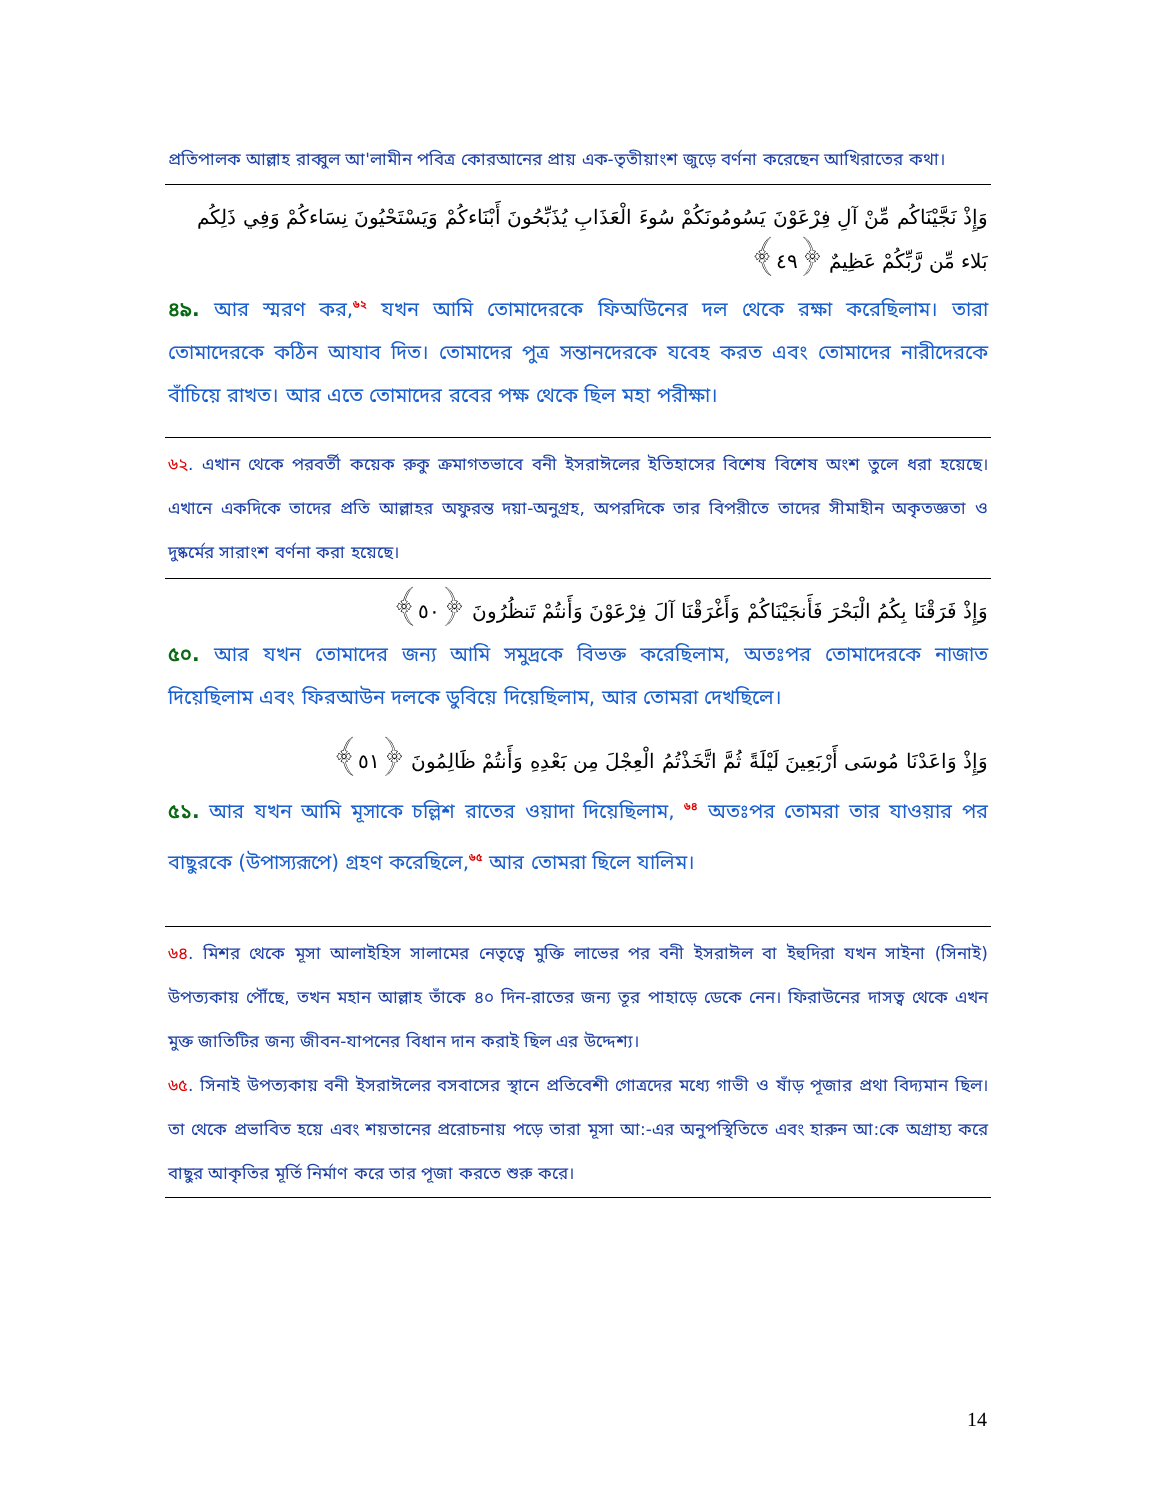প্রতিপালক আল্লাহ রাব্বুল আ'লামীন পবিত্র কোরআনের প্রায় এক-তৃতীয়াংশ জুড়ে বর্ণনা করেছেন আখিরাতের কথা।
وَإِذْ نَجَّيْنَاكُم مِّنْ آلِ فِرْعَوْنَ يَسُومُونَكُمْ سُوءَ الْعَذَابِ يُذَبِّحُونَ أَبْنَاءكُمْ وَيَسْتَحْيُونَ نِسَاءكُمْ وَفِي ذَلِكُم بَلاء مِّن رَّبِّكُمْ عَظِيمٌ ﴿٤٩﴾
৪৯. আর স্মরণ কর,<sup>৬২</sup> যখন আমি তোমাদেরকে ফির্আউনের দল থেকে রক্ষা করেছিলাম। তারা তোমাদেরকে কঠিন আযাব দিত। তোমাদের পুত্র সন্তানদেরকে যবেহ করত এবং তোমাদের নারীদেরকে বাঁচিয়ে রাখত। আর এতে তোমাদের রবের পক্ষ থেকে ছিল মহা পরীক্ষা।
৬২. এখান থেকে পরবর্তী কয়েক রুকু ক্রমাগতভাবে বনী ইসরাঈলের ইতিহাসের বিশেষ বিশেষ অংশ তুলে ধরা হয়েছে। এখানে একদিকে তাদের প্রতি আল্লাহর অফুরন্ত দয়া-অনুগ্রহ, অপরদিকে তার বিপরীতে তাদের সীমাহীন অকৃতজ্ঞতা ও দুষ্কর্মের সারাংশ বর্ণনা করা হয়েছে।
وَإِذْ فَرَقْنَا بِكُمُ الْبَحْرَ فَأَنجَيْنَاكُمْ وَأَغْرَقْنَا آلَ فِرْعَوْنَ وَأَنتُمْ تَنظُرُونَ ﴿٥٠﴾
৫০. আর যখন তোমাদের জন্য আমি সমুদ্রকে বিভক্ত করেছিলাম, অতঃপর তোমাদেরকে নাজাত দিয়েছিলাম এবং ফিরআউন দলকে ডুবিয়ে দিয়েছিলাম, আর তোমরা দেখছিলে।
وَإِذْ وَاعَدْنَا مُوسَى أَرْبَعِينَ لَيْلَةً ثُمَّ اتَّخَذْتُمُ الْعِجْلَ مِن بَعْدِهِ وَأَنتُمْ ظَالِمُونَ ﴿٥١﴾
৫১. আর যখন আমি মূসাকে চল্লিশ রাতের ওয়াদা দিয়েছিলাম, <sup>৬৪</sup> অতঃপর তোমরা তার যাওয়ার পর বাছুরকে (উপাস্যরূপে) গ্রহণ করেছিলে,<sup>৬৫</sup> আর তোমরা ছিলে যালিম।
৬৪. মিশর থেকে মূসা আলাইহিস সালামের নেতৃত্বে মুক্তি লাভের পর বনী ইসরাঈল বা ইহুদিরা যখন সাইনা (সিনাই) উপত্যকায় পৌঁছে, তখন মহান আল্লাহ তাঁকে ৪০ দিন-রাতের জন্য তূর পাহাড়ে ডেকে নেন। ফিরাউনের দাসত্ব থেকে এখন মুক্ত জাতিটির জন্য জীবন-যাপনের বিধান দান করাই ছিল এর উদ্দেশ্য।
৬৫. সিনাই উপত্যকায় বনী ইসরাঈলের বসবাসের স্থানে প্রতিবেশী গোত্রদের মধ্যে গাভী ও ষাঁড় পূজার প্রথা বিদ্যমান ছিল। তা থেকে প্রভাবিত হয়ে এবং শয়তানের প্ররোচনায় পড়ে তারা মূসা আ:-এর অনুপস্থিতিতে এবং হারুন আ:কে অগ্রাহ্য করে বাছুর আকৃতির মূর্তি নির্মাণ করে তার পূজা করতে শুরু করে।
14